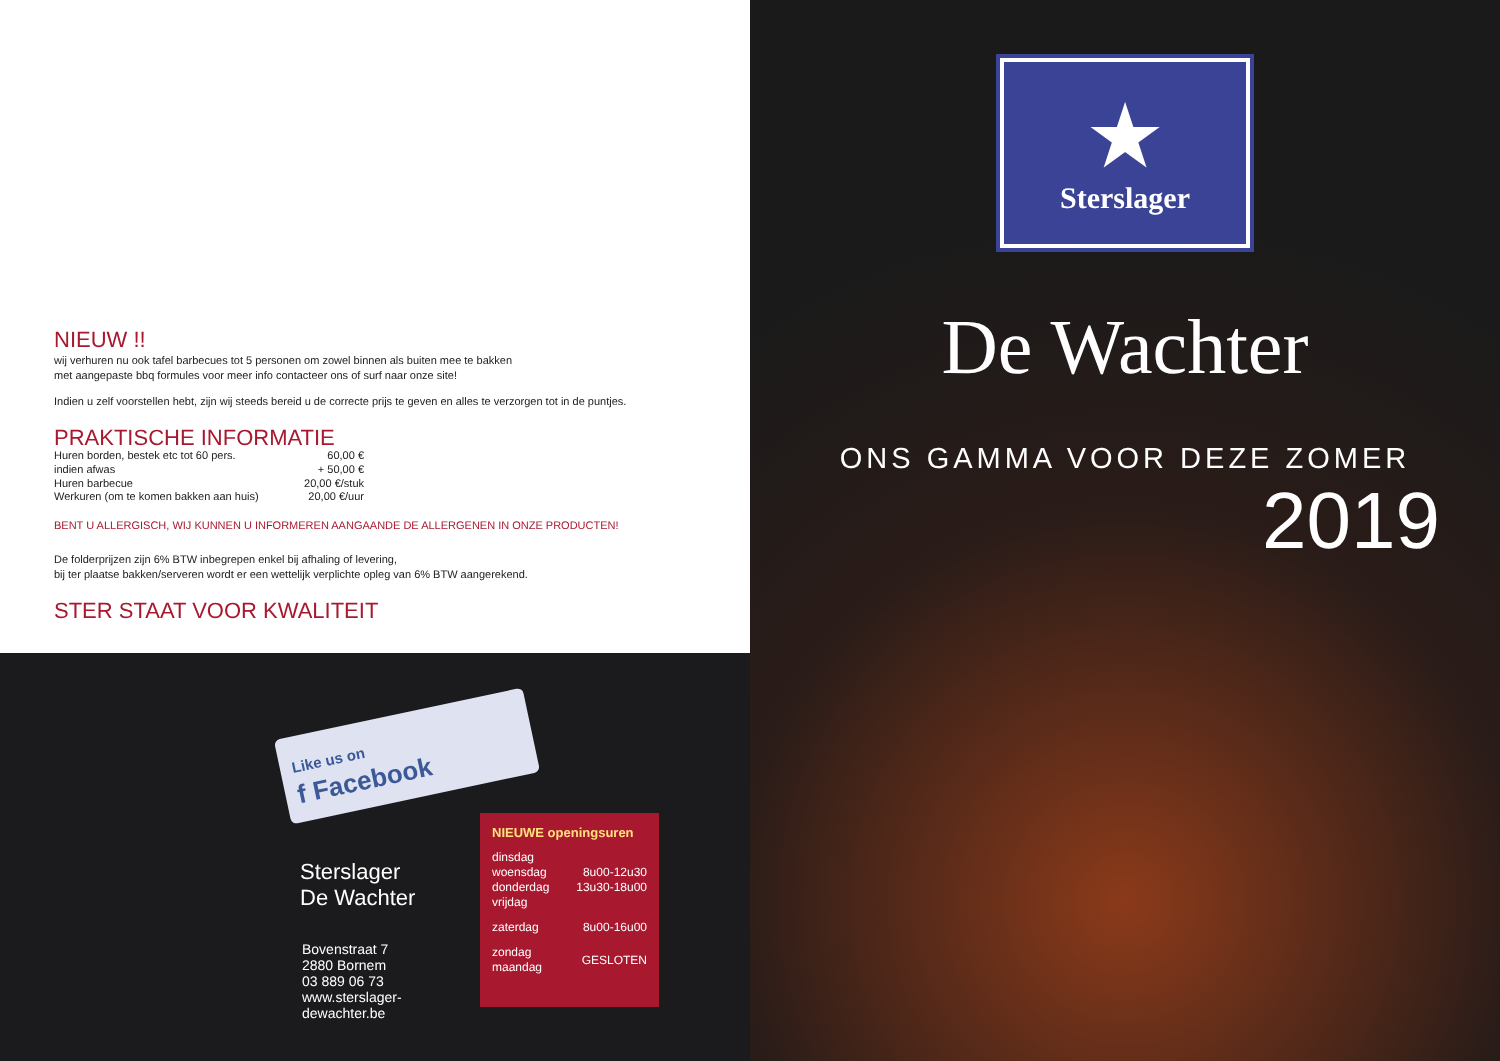NIEUW !!
wij verhuren nu ook tafel barbecues tot 5 personen om zowel binnen als buiten mee te bakken
met aangepaste bbq formules voor meer info contacteer ons of surf naar onze site!
Indien u zelf voorstellen hebt, zijn wij steeds bereid u de correcte prijs te geven en alles te verzorgen tot in de puntjes.
PRAKTISCHE INFORMATIE
| Huren borden, bestek etc tot 60 pers. | 60,00 € |
| indien afwas | + 50,00 € |
| Huren barbecue | 20,00 €/stuk |
| Werkuren (om te komen bakken aan huis) | 20,00 €/uur |
BENT U ALLERGISCH, WIJ KUNNEN U INFORMEREN AANGAANDE DE ALLERGENEN IN ONZE PRODUCTEN!
De folderprijzen zijn 6% BTW inbegrepen enkel bij afhaling of levering,
bij ter plaatse bakken/serveren wordt er een wettelijk verplichte opleg van 6% BTW aangerekend.
STER STAAT VOOR KWALITEIT
Like us on
f Facebook
Sterslager
De Wachter
Bovenstraat 7
2880 Bornem
03 889 06 73
www.sterslager-dewachter.be
NIEUWE openingsuren
| dinsdag | |
| woensdag | 8u00-12u30 |
| donderdag | 13u30-18u00 |
| vrijdag | |
| zaterdag | 8u00-16u00 |
| zondag maandag | GESLOTEN |
★
Sterslager
De Wachter
ONS GAMMA VOOR DEZE ZOMER
2019